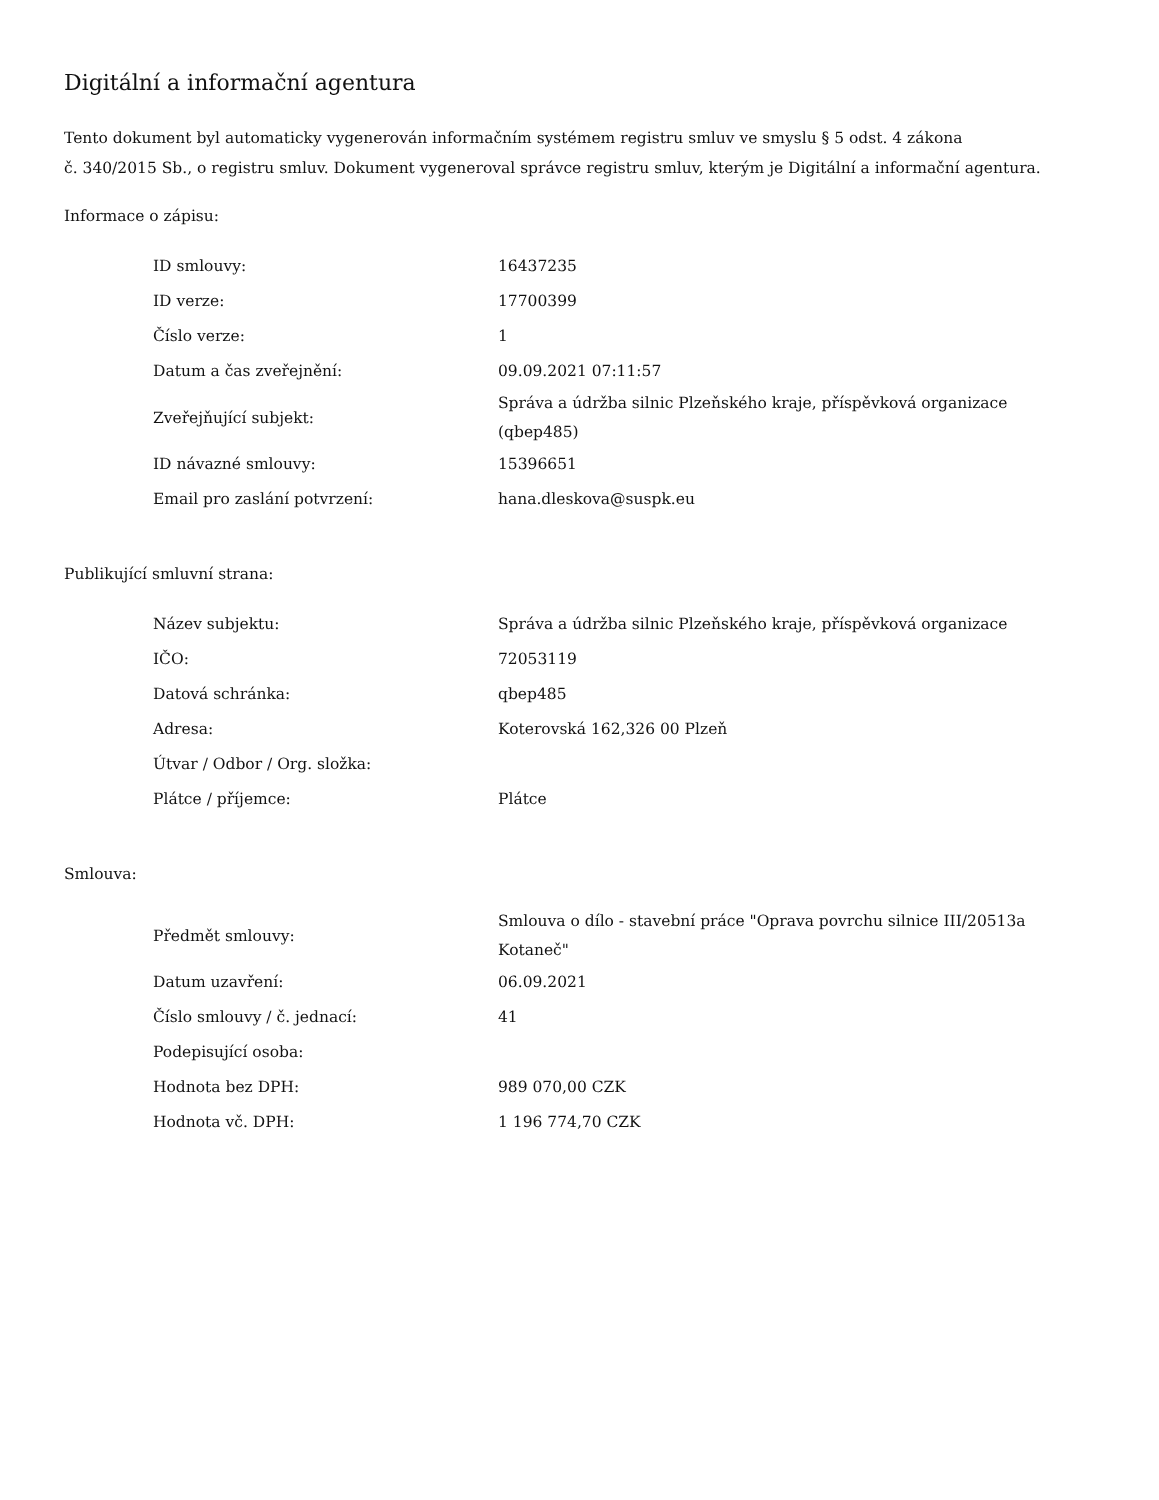Digitální a informační agentura
Tento dokument byl automaticky vygenerován informačním systémem registru smluv ve smyslu § 5 odst. 4 zákona
č. 340/2015 Sb., o registru smluv. Dokument vygeneroval správce registru smluv, kterým je Digitální a informační agentura.
Informace o zápisu:
| ID smlouvy: | 16437235 |
| ID verze: | 17700399 |
| Číslo verze: | 1 |
| Datum a čas zveřejnění: | 09.09.2021 07:11:57 |
| Zveřejňující subjekt: | Správa a údržba silnic Plzeňského kraje, příspěvková organizace (qbep485) |
| ID návazné smlouvy: | 15396651 |
| Email pro zaslání potvrzení: | hana.dleskova@suspk.eu |
Publikující smluvní strana:
| Název subjektu: | Správa a údržba silnic Plzeňského kraje, příspěvková organizace |
| IČO: | 72053119 |
| Datová schránka: | qbep485 |
| Adresa: | Koterovská 162,326 00 Plzeň |
| Útvar / Odbor / Org. složka: | |
| Plátce / příjemce: | Plátce |
Smlouva:
| Předmět smlouvy: | Smlouva o dílo - stavební práce "Oprava povrchu silnice III/20513a Kotaneč" |
| Datum uzavření: | 06.09.2021 |
| Číslo smlouvy / č. jednací: | 41 |
| Podepisující osoba: | |
| Hodnota bez DPH: | 989 070,00 CZK |
| Hodnota vč. DPH: | 1 196 774,70 CZK |